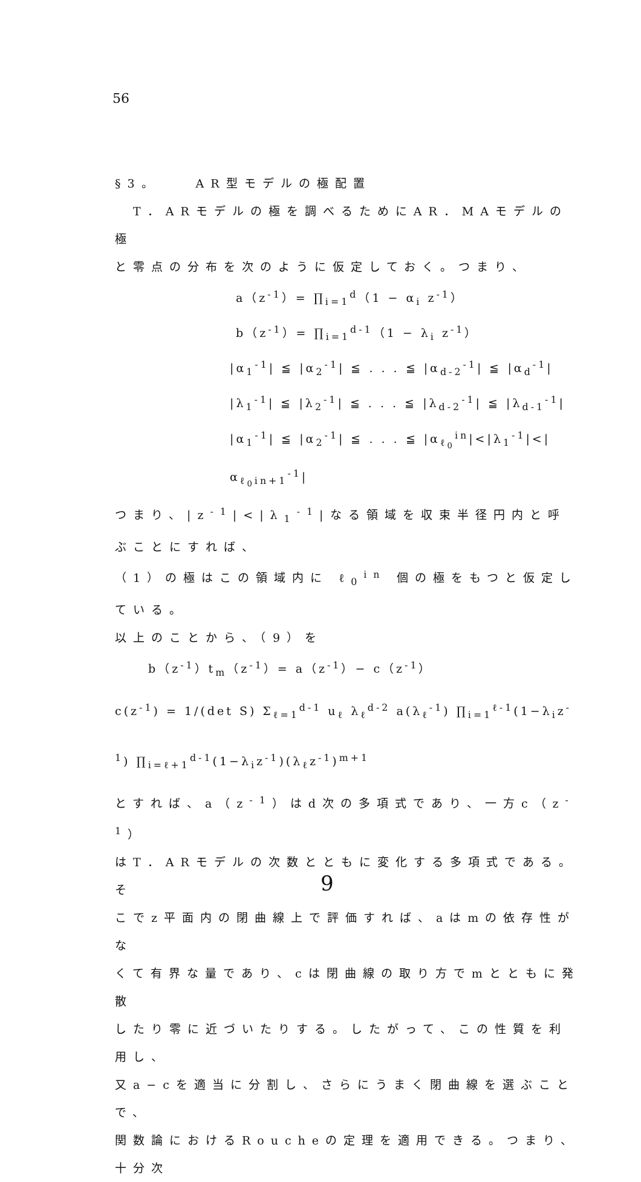56
§3。　　AR型モデルの極配置
　T．ARモデルの極を調べるためにAR．MAモデルの極
と零点の分布を次のように仮定しておく。つまり、
a（z<sup>-1</sup>）= ∏<sub>i=1</sub><sup>d</sup>（1 − α<sub>i</sub> z<sup>-1</sup>）
b（z<sup>-1</sup>）= ∏<sub>i=1</sub><sup>d-1</sup>（1 − λ<sub>i</sub> z<sup>-1</sup>）
|α<sub>1</sub><sup>-1</sup>| ≦ |α<sub>2</sub><sup>-1</sup>| ≦ . . . ≦ |α<sub>d-2</sub><sup>-1</sup>| ≦ |α<sub>d</sub><sup>-1</sup>|
|λ<sub>1</sub><sup>-1</sup>| ≦ |λ<sub>2</sub><sup>-1</sup>| ≦ . . . ≦ |λ<sub>d-2</sub><sup>-1</sup>| ≦ |λ<sub>d-1</sub><sup>-1</sup>|
|α<sub>1</sub><sup>-1</sup>| ≦ |α<sub>2</sub><sup>-1</sup>| ≦ . . . ≦ |α<sub>ℓ<sub>0</sub></sub><sup>in</sup>|<|λ<sub>1</sub><sup>-1</sup>|<|α<sub>ℓ<sub>0</sub>in+1</sub><sup>-1</sup>|
つまり、|z<sup>-1</sup>|<|λ<sub>1</sub><sup>-1</sup>|なる領域を収束半径円内と呼ぶことにすれば、
（1）の極はこの領域内に ℓ<sub>0</sub><sup>in</sup> 個の極をもつと仮定している。
以上のことから、（9）を
b（z<sup>-1</sup>）t<sub>m</sub>（z<sup>-1</sup>）= a（z<sup>-1</sup>）− c（z<sup>-1</sup>）
c(z<sup>-1</sup>) = 1/(det S) Σ<sub>ℓ=1</sub><sup>d-1</sup> u<sub>ℓ</sub> λ<sub>ℓ</sub><sup>d-2</sup> a(λ<sub>ℓ</sub><sup>-1</sup>) ∏<sub>i=1</sub><sup>ℓ-1</sup>(1−λ<sub>i</sub>z<sup>-1</sup>) ∏<sub>i=ℓ+1</sub><sup>d-1</sup>(1−λ<sub>i</sub>z<sup>-1</sup>)(λ<sub>ℓ</sub>z<sup>-1</sup>)<sup>m+1</sup>
とすれば、a（z<sup>-1</sup>）はd次の多項式であり、一方c（z<sup>-1</sup>）
はT．ARモデルの次数とともに変化する多項式である。そ
こでz平面内の閉曲線上で評価すれば、aはmの依存性がな
くて有界な量であり、cは閉曲線の取り方でmとともに発散
したり零に近づいたりする。したがって、この性質を利用し、
又a−cを適当に分割し、さらにうまく閉曲線を選ぶことで、
関数論におけるRoucheの定理を適用できる。つまり、十分次
9